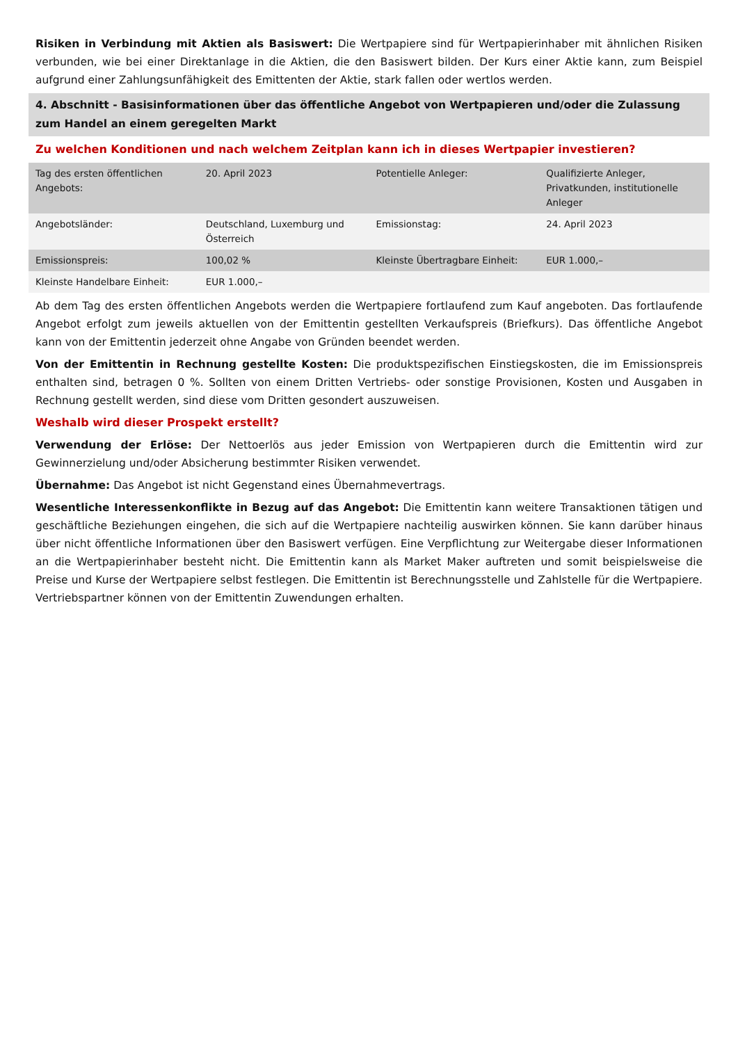Risiken in Verbindung mit Aktien als Basiswert: Die Wertpapiere sind für Wertpapierinhaber mit ähnlichen Risiken verbunden, wie bei einer Direktanlage in die Aktien, die den Basiswert bilden. Der Kurs einer Aktie kann, zum Beispiel aufgrund einer Zahlungsunfähigkeit des Emittenten der Aktie, stark fallen oder wertlos werden.
4. Abschnitt - Basisinformationen über das öffentliche Angebot von Wertpapieren und/oder die Zulassung zum Handel an einem geregelten Markt
Zu welchen Konditionen und nach welchem Zeitplan kann ich in dieses Wertpapier investieren?
| Tag des ersten öffentlichen Angebots: | 20. April 2023 | Potentielle Anleger: | Qualifizierte Anleger, Privatkunden, institutionelle Anleger |
| Angebotsländer: | Deutschland, Luxemburg und Österreich | Emissionstag: | 24. April 2023 |
| Emissionspreis: | 100,02 % | Kleinste Übertragbare Einheit: | EUR 1.000,– |
| Kleinste Handelbare Einheit: | EUR 1.000,– | | |
Ab dem Tag des ersten öffentlichen Angebots werden die Wertpapiere fortlaufend zum Kauf angeboten. Das fortlaufende Angebot erfolgt zum jeweils aktuellen von der Emittentin gestellten Verkaufspreis (Briefkurs). Das öffentliche Angebot kann von der Emittentin jederzeit ohne Angabe von Gründen beendet werden.
Von der Emittentin in Rechnung gestellte Kosten: Die produktspezifischen Einstiegskosten, die im Emissionspreis enthalten sind, betragen 0 %. Sollten von einem Dritten Vertriebs- oder sonstige Provisionen, Kosten und Ausgaben in Rechnung gestellt werden, sind diese vom Dritten gesondert auszuweisen.
Weshalb wird dieser Prospekt erstellt?
Verwendung der Erlöse: Der Nettoerlös aus jeder Emission von Wertpapieren durch die Emittentin wird zur Gewinnerzielung und/oder Absicherung bestimmter Risiken verwendet.
Übernahme: Das Angebot ist nicht Gegenstand eines Übernahmevertrags.
Wesentliche Interessenkonflikte in Bezug auf das Angebot: Die Emittentin kann weitere Transaktionen tätigen und geschäftliche Beziehungen eingehen, die sich auf die Wertpapiere nachteilig auswirken können. Sie kann darüber hinaus über nicht öffentliche Informationen über den Basiswert verfügen. Eine Verpflichtung zur Weitergabe dieser Informationen an die Wertpapierinhaber besteht nicht. Die Emittentin kann als Market Maker auftreten und somit beispielsweise die Preise und Kurse der Wertpapiere selbst festlegen. Die Emittentin ist Berechnungsstelle und Zahlstelle für die Wertpapiere. Vertriebspartner können von der Emittentin Zuwendungen erhalten.